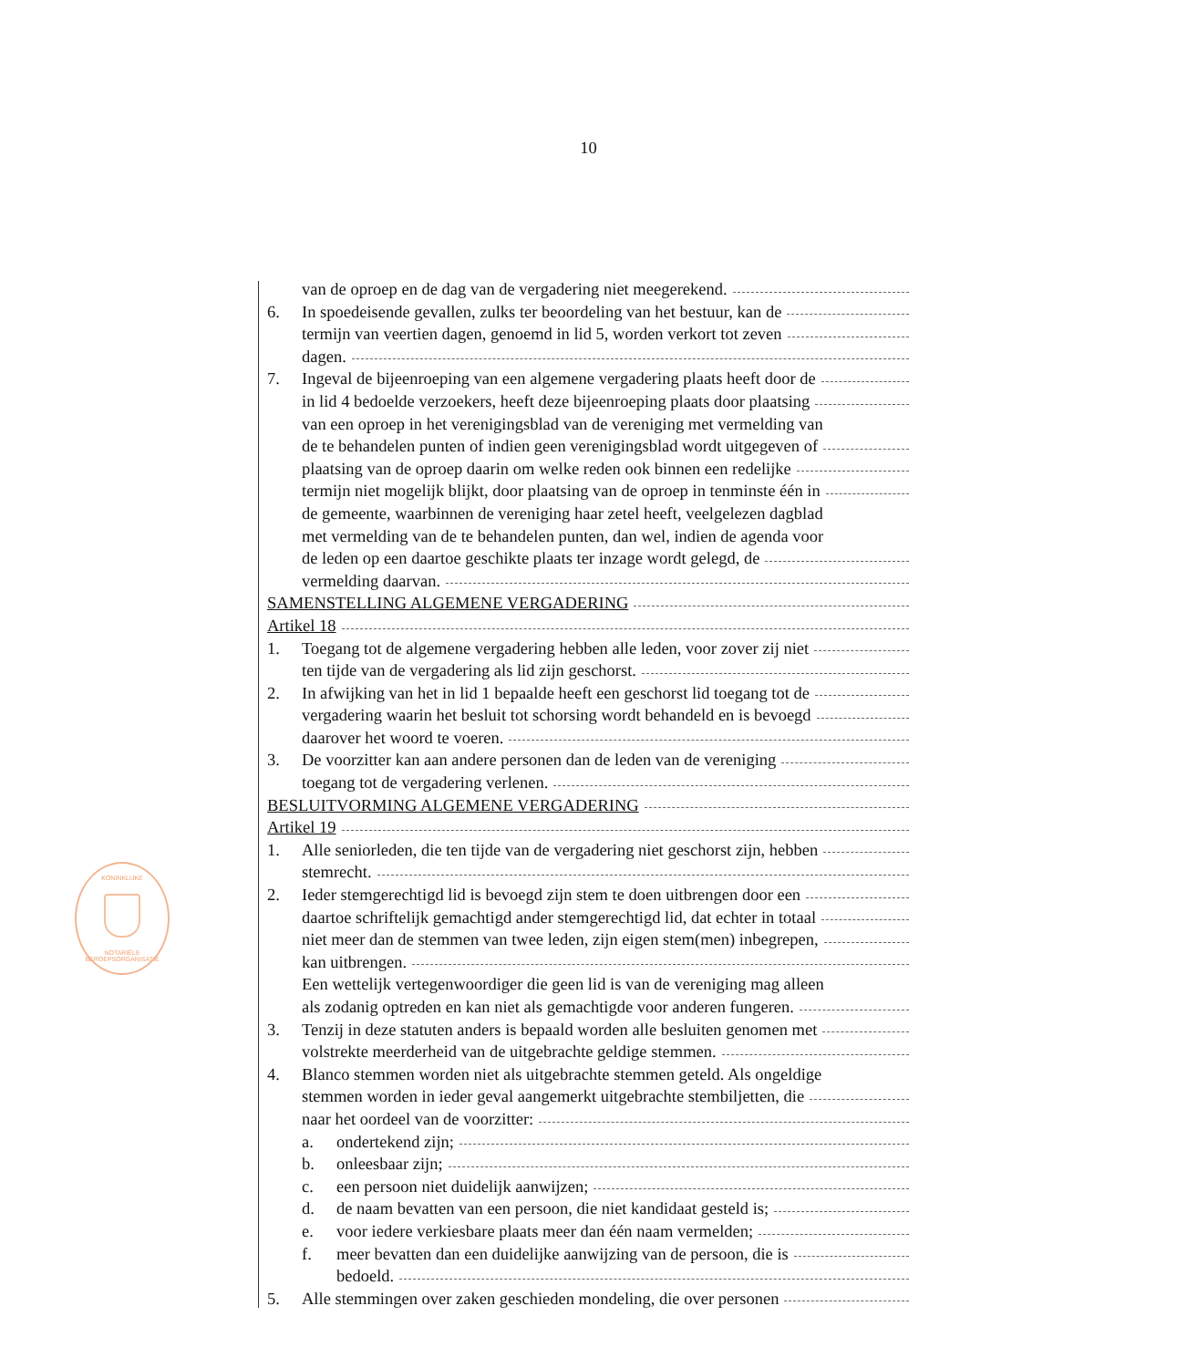10
KONINKLIJKE
NOTARIËLE BEROEPSORGANISATIE
van de oproep en de dag van de vergadering niet meegerekend.
6. In spoedeisende gevallen, zulks ter beoordeling van het bestuur, kan de
termijn van veertien dagen, genoemd in lid 5, worden verkort tot zeven
dagen.
7. Ingeval de bijeenroeping van een algemene vergadering plaats heeft door de
in lid 4 bedoelde verzoekers, heeft deze bijeenroeping plaats door plaatsing
van een oproep in het verenigingsblad van de vereniging met vermelding van
de te behandelen punten of indien geen verenigingsblad wordt uitgegeven of
plaatsing van de oproep daarin om welke reden ook binnen een redelijke
termijn niet mogelijk blijkt, door plaatsing van de oproep in tenminste één in
de gemeente, waarbinnen de vereniging haar zetel heeft, veelgelezen dagblad
met vermelding van de te behandelen punten, dan wel, indien de agenda voor
de leden op een daartoe geschikte plaats ter inzage wordt gelegd, de
vermelding daarvan.
SAMENSTELLING ALGEMENE VERGADERING
Artikel 18
1. Toegang tot de algemene vergadering hebben alle leden, voor zover zij niet
ten tijde van de vergadering als lid zijn geschorst.
2. In afwijking van het in lid 1 bepaalde heeft een geschorst lid toegang tot de
vergadering waarin het besluit tot schorsing wordt behandeld en is bevoegd
daarover het woord te voeren.
3. De voorzitter kan aan andere personen dan de leden van de vereniging
toegang tot de vergadering verlenen.
BESLUITVORMING ALGEMENE VERGADERING
Artikel 19
1. Alle seniorleden, die ten tijde van de vergadering niet geschorst zijn, hebben
stemrecht.
2. Ieder stemgerechtigd lid is bevoegd zijn stem te doen uitbrengen door een
daartoe schriftelijk gemachtigd ander stemgerechtigd lid, dat echter in totaal
niet meer dan de stemmen van twee leden, zijn eigen stem(men) inbegrepen,
kan uitbrengen.
Een wettelijk vertegenwoordiger die geen lid is van de vereniging mag alleen
als zodanig optreden en kan niet als gemachtigde voor anderen fungeren.
3. Tenzij in deze statuten anders is bepaald worden alle besluiten genomen met
volstrekte meerderheid van de uitgebrachte geldige stemmen.
4. Blanco stemmen worden niet als uitgebrachte stemmen geteld. Als ongeldige
stemmen worden in ieder geval aangemerkt uitgebrachte stembiljetten, die
naar het oordeel van de voorzitter:
a. ondertekend zijn;
b. onleesbaar zijn;
c. een persoon niet duidelijk aanwijzen;
d. de naam bevatten van een persoon, die niet kandidaat gesteld is;
e. voor iedere verkiesbare plaats meer dan één naam vermelden;
f. meer bevatten dan een duidelijke aanwijzing van de persoon, die is
bedoeld.
5. Alle stemmingen over zaken geschieden mondeling, die over personen